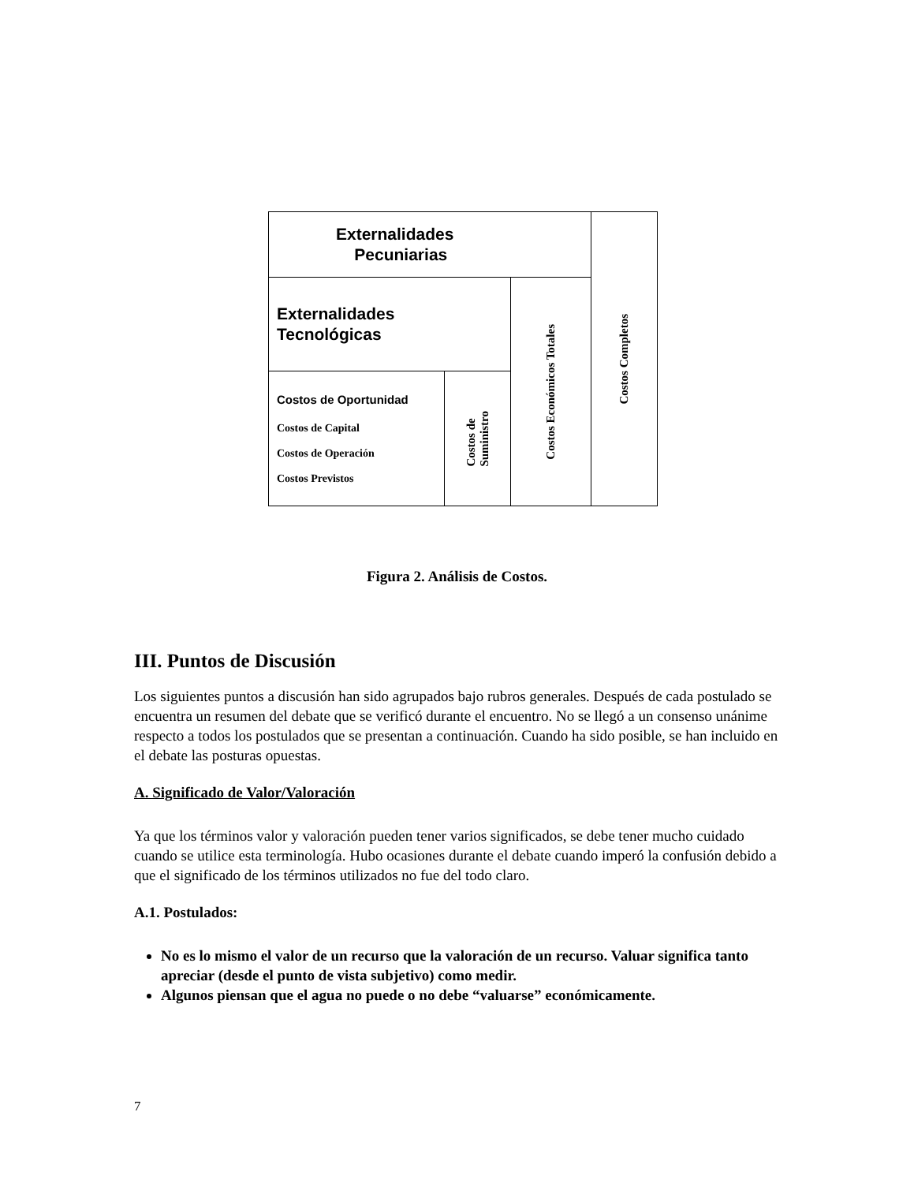| Externalidades Pecuniarias | | | Costos Completos |
| Externalidades Tecnológicas | | Costos Económicos Totales | |
| Costos de Oportunidad Costos de Capital Costos de Operación Costos Previstos | Costos de Suministro | | |
Figura 2. Análisis de Costos.
III. Puntos de Discusión
Los siguientes puntos a discusión han sido agrupados bajo rubros generales. Después de cada postulado se encuentra un resumen del debate que se verificó durante el encuentro. No se llegó a un consenso unánime respecto a todos los postulados que se presentan a continuación. Cuando ha sido posible, se han incluido en el debate las posturas opuestas.
A. Significado de Valor/Valoración
Ya que los términos valor y valoración pueden tener varios significados, se debe tener mucho cuidado cuando se utilice esta terminología. Hubo ocasiones durante el debate cuando imperó la confusión debido a que el significado de los términos utilizados no fue del todo claro.
A.1. Postulados:
No es lo mismo el valor de un recurso que la valoración de un recurso. Valuar significa tanto apreciar (desde el punto de vista subjetivo) como medir.
Algunos piensan que el agua no puede o no debe “valuarse” económicamente.
7